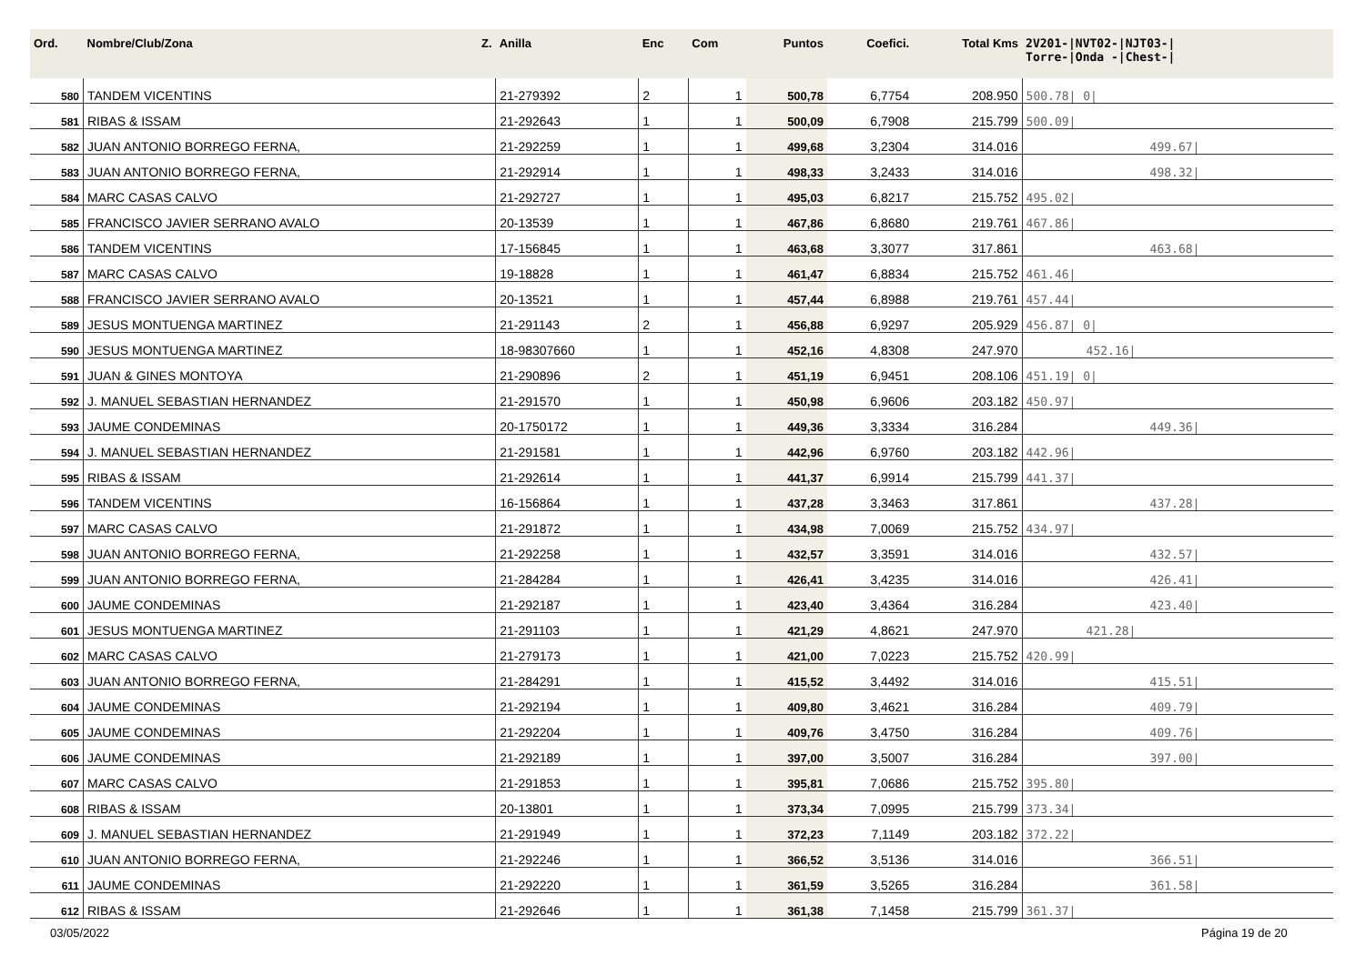| Ord. | Nombre/Club/Zona Z. | Anilla | Enc | Com | Puntos | Coefici. | Total Kms | 2V201-/NVT02-/NJT03-/ Torre-/Onda -/Chest-/ |
| --- | --- | --- | --- | --- | --- | --- | --- | --- |
| 580 | TANDEM VICENTINS | 21-279392 | 2 | 1 | 500,78 | 6,7754 | 208.950 | 500.78/ 0/ |
| 581 | RIBAS & ISSAM | 21-292643 | 1 | 1 | 500,09 | 6,7908 | 215.799 | 500.09/ |
| 582 | JUAN ANTONIO BORREGO FERNA, | 21-292259 | 1 | 1 | 499,68 | 3,2304 | 314.016 | 499.67/ |
| 583 | JUAN ANTONIO BORREGO FERNA, | 21-292914 | 1 | 1 | 498,33 | 3,2433 | 314.016 | 498.32/ |
| 584 | MARC CASAS CALVO | 21-292727 | 1 | 1 | 495,03 | 6,8217 | 215.752 | 495.02/ |
| 585 | FRANCISCO JAVIER SERRANO AVALO | 20-13539 | 1 | 1 | 467,86 | 6,8680 | 219.761 | 467.86/ |
| 586 | TANDEM VICENTINS | 17-156845 | 1 | 1 | 463,68 | 3,3077 | 317.861 | 463.68/ |
| 587 | MARC CASAS CALVO | 19-18828 | 1 | 1 | 461,47 | 6,8834 | 215.752 | 461.46/ |
| 588 | FRANCISCO JAVIER SERRANO AVALO | 20-13521 | 1 | 1 | 457,44 | 6,8988 | 219.761 | 457.44/ |
| 589 | JESUS MONTUENGA MARTINEZ | 21-291143 | 2 | 1 | 456,88 | 6,9297 | 205.929 | 456.87/ 0/ |
| 590 | JESUS MONTUENGA MARTINEZ | 18-98307660 | 1 | 1 | 452,16 | 4,8308 | 247.970 | 452.16/ |
| 591 | JUAN & GINES MONTOYA | 21-290896 | 2 | 1 | 451,19 | 6,9451 | 208.106 | 451.19/ 0/ |
| 592 | J. MANUEL SEBASTIAN HERNANDEZ | 21-291570 | 1 | 1 | 450,98 | 6,9606 | 203.182 | 450.97/ |
| 593 | JAUME CONDEMINAS | 20-1750172 | 1 | 1 | 449,36 | 3,3334 | 316.284 | 449.36/ |
| 594 | J. MANUEL SEBASTIAN HERNANDEZ | 21-291581 | 1 | 1 | 442,96 | 6,9760 | 203.182 | 442.96/ |
| 595 | RIBAS & ISSAM | 21-292614 | 1 | 1 | 441,37 | 6,9914 | 215.799 | 441.37/ |
| 596 | TANDEM VICENTINS | 16-156864 | 1 | 1 | 437,28 | 3,3463 | 317.861 | 437.28/ |
| 597 | MARC CASAS CALVO | 21-291872 | 1 | 1 | 434,98 | 7,0069 | 215.752 | 434.97/ |
| 598 | JUAN ANTONIO BORREGO FERNA, | 21-292258 | 1 | 1 | 432,57 | 3,3591 | 314.016 | 432.57/ |
| 599 | JUAN ANTONIO BORREGO FERNA, | 21-284284 | 1 | 1 | 426,41 | 3,4235 | 314.016 | 426.41/ |
| 600 | JAUME CONDEMINAS | 21-292187 | 1 | 1 | 423,40 | 3,4364 | 316.284 | 423.40/ |
| 601 | JESUS MONTUENGA MARTINEZ | 21-291103 | 1 | 1 | 421,29 | 4,8621 | 247.970 | 421.28/ |
| 602 | MARC CASAS CALVO | 21-279173 | 1 | 1 | 421,00 | 7,0223 | 215.752 | 420.99/ |
| 603 | JUAN ANTONIO BORREGO FERNA, | 21-284291 | 1 | 1 | 415,52 | 3,4492 | 314.016 | 415.51/ |
| 604 | JAUME CONDEMINAS | 21-292194 | 1 | 1 | 409,80 | 3,4621 | 316.284 | 409.79/ |
| 605 | JAUME CONDEMINAS | 21-292204 | 1 | 1 | 409,76 | 3,4750 | 316.284 | 409.76/ |
| 606 | JAUME CONDEMINAS | 21-292189 | 1 | 1 | 397,00 | 3,5007 | 316.284 | 397.00/ |
| 607 | MARC CASAS CALVO | 21-291853 | 1 | 1 | 395,81 | 7,0686 | 215.752 | 395.80/ |
| 608 | RIBAS & ISSAM | 20-13801 | 1 | 1 | 373,34 | 7,0995 | 215.799 | 373.34/ |
| 609 | J. MANUEL SEBASTIAN HERNANDEZ | 21-291949 | 1 | 1 | 372,23 | 7,1149 | 203.182 | 372.22/ |
| 610 | JUAN ANTONIO BORREGO FERNA, | 21-292246 | 1 | 1 | 366,52 | 3,5136 | 314.016 | 366.51/ |
| 611 | JAUME CONDEMINAS | 21-292220 | 1 | 1 | 361,59 | 3,5265 | 316.284 | 361.58/ |
| 612 | RIBAS & ISSAM | 21-292646 | 1 | 1 | 361,38 | 7,1458 | 215.799 | 361.37/ |
03/05/2022 Página 19 de 20